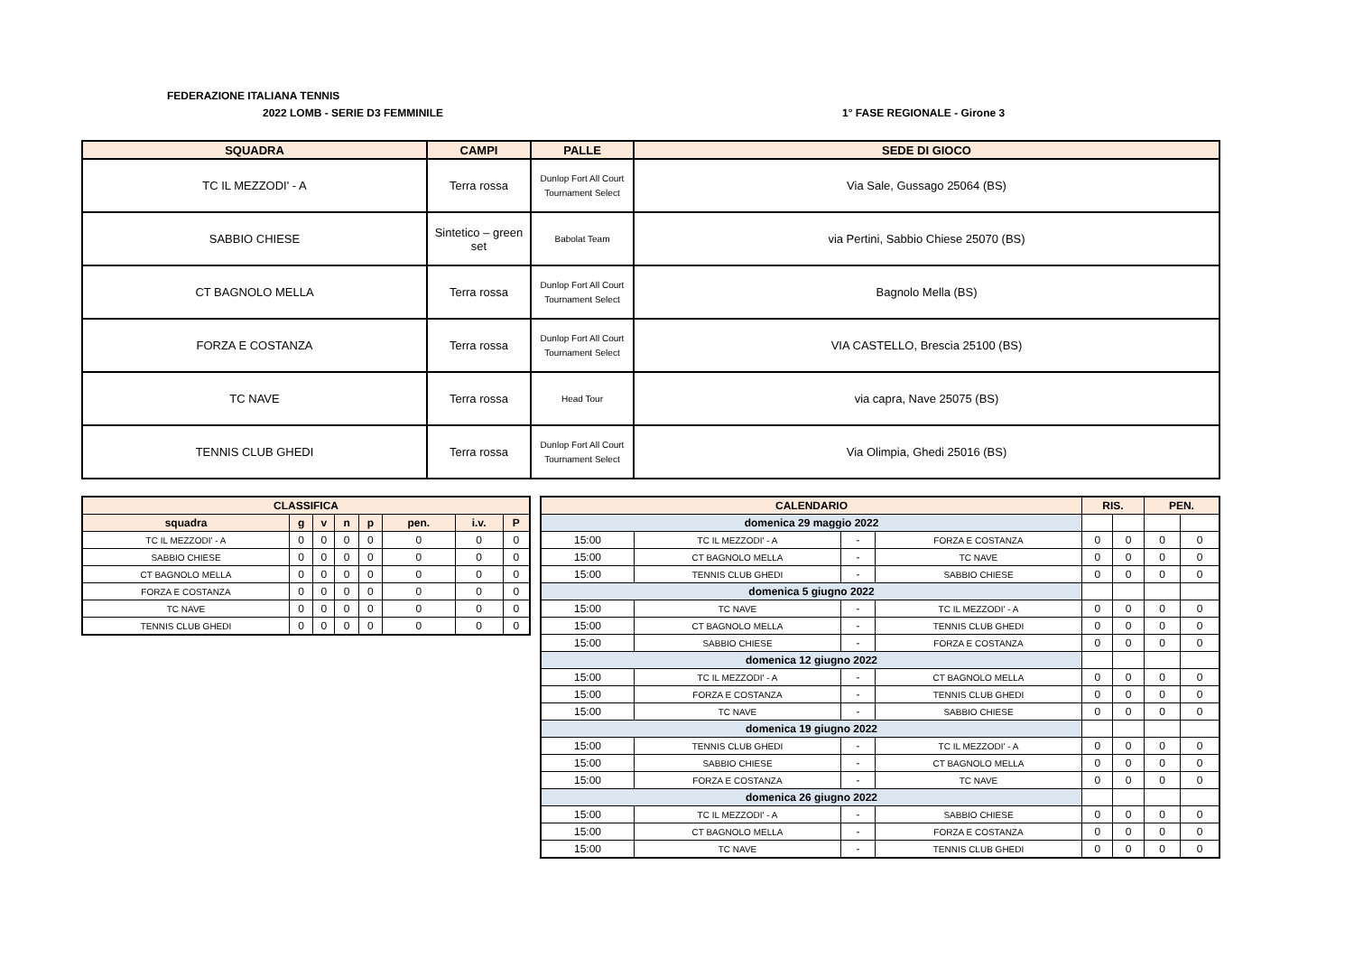FEDERAZIONE ITALIANA TENNIS
2022 LOMB - SERIE D3 FEMMINILE 1° FASE REGIONALE - Girone 3
| SQUADRA | CAMPI | PALLE | SEDE DI GIOCO |
| --- | --- | --- | --- |
| TC IL MEZZODI' - A | Terra rossa | Dunlop Fort All Court Tournament Select | Via Sale, Gussago 25064 (BS) |
| SABBIO CHIESE | Sintetico – green set | Babolat Team | via Pertini, Sabbio Chiese 25070 (BS) |
| CT BAGNOLO MELLA | Terra rossa | Dunlop Fort All Court Tournament Select | Bagnolo Mella (BS) |
| FORZA E COSTANZA | Terra rossa | Dunlop Fort All Court Tournament Select | VIA CASTELLO, Brescia 25100 (BS) |
| TC NAVE | Terra rossa | Head Tour | via capra, Nave 25075 (BS) |
| TENNIS CLUB GHEDI | Terra rossa | Dunlop Fort All Court Tournament Select | Via Olimpia, Ghedi 25016 (BS) |
| CLASSIFICA | | | | | | | |
| --- | --- | --- | --- | --- | --- | --- | --- |
| squadra | g | v | n | p | pen. | i.v. | P |
| TC IL MEZZODI' - A | 0 | 0 | 0 | 0 | 0 | 0 | 0 |
| SABBIO CHIESE | 0 | 0 | 0 | 0 | 0 | 0 | 0 |
| CT BAGNOLO MELLA | 0 | 0 | 0 | 0 | 0 | 0 | 0 |
| FORZA E COSTANZA | 0 | 0 | 0 | 0 | 0 | 0 | 0 |
| TC NAVE | 0 | 0 | 0 | 0 | 0 | 0 | 0 |
| TENNIS CLUB GHEDI | 0 | 0 | 0 | 0 | 0 | 0 | 0 |
| CALENDARIO | | | | RIS. | | PEN. | |
| --- | --- | --- | --- | --- | --- | --- | --- |
| domenica 29 maggio 2022 | | | | | | | |
| 15:00 | TC IL MEZZODI' - A | - | FORZA E COSTANZA | 0 | 0 | 0 | 0 |
| 15:00 | CT BAGNOLO MELLA | - | TC NAVE | 0 | 0 | 0 | 0 |
| 15:00 | TENNIS CLUB GHEDI | - | SABBIO CHIESE | 0 | 0 | 0 | 0 |
| domenica 5 giugno 2022 | | | | | | | |
| 15:00 | TC NAVE | - | TC IL MEZZODI' - A | 0 | 0 | 0 | 0 |
| 15:00 | CT BAGNOLO MELLA | - | TENNIS CLUB GHEDI | 0 | 0 | 0 | 0 |
| 15:00 | SABBIO CHIESE | - | FORZA E COSTANZA | 0 | 0 | 0 | 0 |
| domenica 12 giugno 2022 | | | | | | | |
| 15:00 | TC IL MEZZODI' - A | - | CT BAGNOLO MELLA | 0 | 0 | 0 | 0 |
| 15:00 | FORZA E COSTANZA | - | TENNIS CLUB GHEDI | 0 | 0 | 0 | 0 |
| 15:00 | TC NAVE | - | SABBIO CHIESE | 0 | 0 | 0 | 0 |
| domenica 19 giugno 2022 | | | | | | | |
| 15:00 | TENNIS CLUB GHEDI | - | TC IL MEZZODI' - A | 0 | 0 | 0 | 0 |
| 15:00 | SABBIO CHIESE | - | CT BAGNOLO MELLA | 0 | 0 | 0 | 0 |
| 15:00 | FORZA E COSTANZA | - | TC NAVE | 0 | 0 | 0 | 0 |
| domenica 26 giugno 2022 | | | | | | | |
| 15:00 | TC IL MEZZODI' - A | - | SABBIO CHIESE | 0 | 0 | 0 | 0 |
| 15:00 | CT BAGNOLO MELLA | - | FORZA E COSTANZA | 0 | 0 | 0 | 0 |
| 15:00 | TC NAVE | - | TENNIS CLUB GHEDI | 0 | 0 | 0 | 0 |